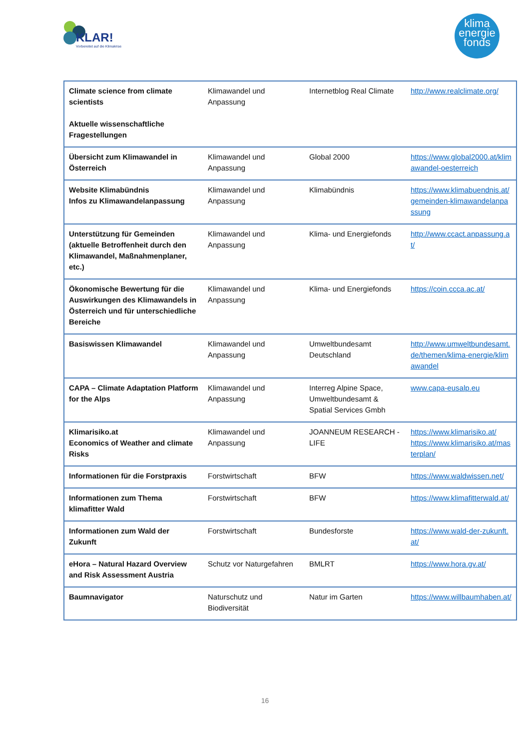KLAR!
Vorbereitet auf die Klimakrise
klima
energie
fonds
| Climate science from climate scientists Aktuelle wissenschaftliche Fragestellungen | Klimawandel und Anpassung | Internetblog Real Climate | http://www.realclimate.org/ |
| Übersicht zum Klimawandel in Österreich | Klimawandel und Anpassung | Global 2000 | https://www.global2000.at/klimawandel-oesterreich |
| Website Klimabündnis Infos zu Klimawandelanpassung | Klimawandel und Anpassung | Klimabündnis | https://www.klimabuendnis.at/gemeinden-klimawandelanpassung |
| Unterstützung für Gemeinden (aktuelle Betroffenheit durch den Klimawandel, Maßnahmenplaner, etc.) | Klimawandel und Anpassung | Klima- und Energiefonds | http://www.ccact.anpassung.at/ |
| Ökonomische Bewertung für die Auswirkungen des Klimawandels in Österreich und für unterschiedliche Bereiche | Klimawandel und Anpassung | Klima- und Energiefonds | https://coin.ccca.ac.at/ |
| Basiswissen Klimawandel | Klimawandel und Anpassung | Umweltbundesamt Deutschland | http://www.umweltbundesamt.de/themen/klima-energie/klimawandel |
| CAPA – Climate Adaptation Platform for the Alps | Klimawandel und Anpassung | Interreg Alpine Space, Umweltbundesamt & Spatial Services Gmbh | www.capa-eusalp.eu |
| Klimarisiko.at Economics of Weather and climate Risks | Klimawandel und Anpassung | JOANNEUM RESEARCH - LIFE | https://www.klimarisiko.at/ https://www.klimarisiko.at/masterplan/ |
| Informationen für die Forstpraxis | Forstwirtschaft | BFW | https://www.waldwissen.net/ |
| Informationen zum Thema klimafitter Wald | Forstwirtschaft | BFW | https://www.klimafitterwald.at/ |
| Informationen zum Wald der Zukunft | Forstwirtschaft | Bundesforste | https://www.wald-der-zukunft.at/ |
| eHora – Natural Hazard Overview and Risk Assessment Austria | Schutz vor Naturgefahren | BMLRT | https://www.hora.gv.at/ |
| Baumnavigator | Naturschutz und Biodiversität | Natur im Garten | https://www.willbaumhaben.at/ |
16